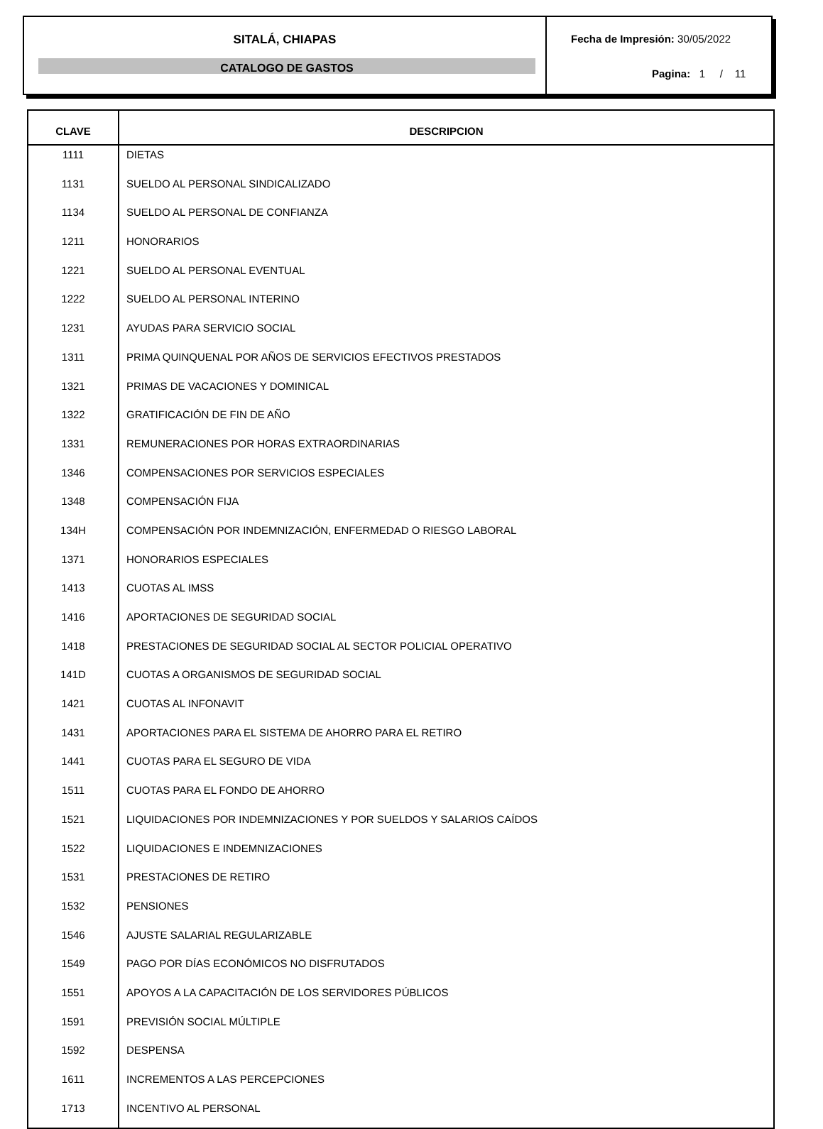SITALÁ, CHIAPAS
CATALOGO DE GASTOS
Fecha de Impresión: 30/05/2022
Pagina: 1 / 11
| CLAVE | DESCRIPCION |
| --- | --- |
| 1111 | DIETAS |
| 1131 | SUELDO AL PERSONAL SINDICALIZADO |
| 1134 | SUELDO AL PERSONAL DE CONFIANZA |
| 1211 | HONORARIOS |
| 1221 | SUELDO AL PERSONAL EVENTUAL |
| 1222 | SUELDO AL PERSONAL INTERINO |
| 1231 | AYUDAS PARA SERVICIO SOCIAL |
| 1311 | PRIMA QUINQUENAL POR AÑOS DE SERVICIOS EFECTIVOS PRESTADOS |
| 1321 | PRIMAS DE VACACIONES Y DOMINICAL |
| 1322 | GRATIFICACIÓN DE FIN DE AÑO |
| 1331 | REMUNERACIONES POR HORAS EXTRAORDINARIAS |
| 1346 | COMPENSACIONES POR SERVICIOS ESPECIALES |
| 1348 | COMPENSACIÓN FIJA |
| 134H | COMPENSACIÓN POR INDEMNIZACIÓN, ENFERMEDAD O RIESGO LABORAL |
| 1371 | HONORARIOS ESPECIALES |
| 1413 | CUOTAS AL IMSS |
| 1416 | APORTACIONES DE SEGURIDAD SOCIAL |
| 1418 | PRESTACIONES DE SEGURIDAD SOCIAL AL SECTOR POLICIAL OPERATIVO |
| 141D | CUOTAS A ORGANISMOS DE SEGURIDAD SOCIAL |
| 1421 | CUOTAS AL INFONAVIT |
| 1431 | APORTACIONES PARA EL SISTEMA DE AHORRO PARA EL RETIRO |
| 1441 | CUOTAS PARA EL SEGURO DE VIDA |
| 1511 | CUOTAS PARA EL FONDO DE AHORRO |
| 1521 | LIQUIDACIONES POR INDEMNIZACIONES Y POR SUELDOS Y SALARIOS CAÍDOS |
| 1522 | LIQUIDACIONES E INDEMNIZACIONES |
| 1531 | PRESTACIONES DE RETIRO |
| 1532 | PENSIONES |
| 1546 | AJUSTE SALARIAL REGULARIZABLE |
| 1549 | PAGO POR DÍAS ECONÓMICOS NO DISFRUTADOS |
| 1551 | APOYOS A LA CAPACITACIÓN DE LOS SERVIDORES PÚBLICOS |
| 1591 | PREVISIÓN SOCIAL MÚLTIPLE |
| 1592 | DESPENSA |
| 1611 | INCREMENTOS A LAS PERCEPCIONES |
| 1713 | INCENTIVO AL PERSONAL |